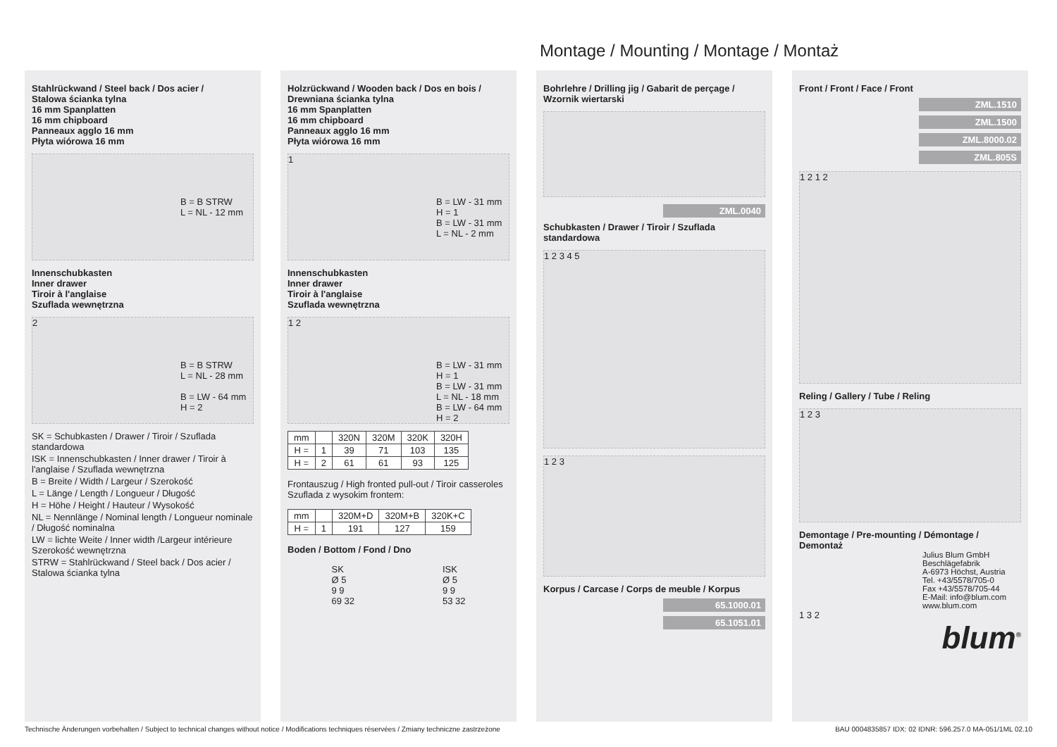Montage / Mounting / Montage / Montaż
Stahlrückwand / Steel back / Dos acier /
Stalowa ścianka tylna
16 mm Spanplatten
16 mm chipboard
Panneaux agglo 16 mm
Płyta wiórowa 16 mm
B = B STRW
L = NL - 12 mm
Innenschubkasten
Inner drawer
Tiroir à l'anglaise
Szuflada wewnętrzna
B = B STRW
L = NL - 28 mm
B = LW - 64 mm
H = 2
2
SK = Schubkasten / Drawer / Tiroir / Szuflada standardowa
ISK = Innenschubkasten / Inner drawer / Tiroir à l'anglaise / Szuflada wewnętrzna
B = Breite / Width / Largeur / Szerokość
L = Länge / Length / Longueur / Długość
H = Höhe / Height / Hauteur / Wysokość
NL = Nennlänge / Nominal length / Longueur nominale / Długość nominalna
LW = lichte Weite / Inner width /Largeur intérieure Szerokość wewnętrzna
STRW = Stahlrückwand / Steel back / Dos acier / Stalowa ścianka tylna
Holzrückwand / Wooden back / Dos en bois /
Drewniana ścianka tylna
16 mm Spanplatten
16 mm chipboard
Panneaux agglo 16 mm
Płyta wiórowa 16 mm
1
B = LW - 31 mm
H = 1
B = LW - 31 mm
L = NL - 2 mm
Innenschubkasten
Inner drawer
Tiroir à l'anglaise
Szuflada wewnętrzna
1 2
B = LW - 31 mm
H = 1
B = LW - 31 mm
L = NL - 18 mm
B = LW - 64 mm
H = 2
| mm | | 320N | 320M | 320K | 320H |
| H = | 1 | 39 | 71 | 103 | 135 |
| H = | 2 | 61 | 61 | 93 | 125 |
Frontauszug / High fronted pull-out / Tiroir casseroles Szuflada z wysokim frontem:
| mm | | 320M+D | 320M+B | 320K+C |
| H = | 1 | 191 | 127 | 159 |
Boden / Bottom / Fond / Dno
SK
Ø 5
9 9
69 32
ISK
Ø 5
9 9
53 32
Bohrlehre / Drilling jig / Gabarit de perçage /
Wzornik wiertarski
ZML.0040
Schubkasten / Drawer / Tiroir / Szuflada standardowa
1 2 3 4 5
1 2 3
Korpus / Carcase / Corps de meuble / Korpus
65.1000.01
65.1051.01
Front / Front / Face / Front
ZML.1510
ZML.1500
ZML.8000.02
ZML.805S
1 2 1 2
Reling / Gallery / Tube / Reling
1 2 3
Demontage / Pre-mounting / Démontage /
Demontaż
Julius Blum GmbH
Beschlägefabrik
A-6973 Höchst, Austria
Tel. +43/5578/705-0
Fax +43/5578/705-44
E-Mail: info@blum.com
www.blum.com
1 3 2
blum<sup>®</sup>
Technische Änderungen vorbehalten / Subject to technical changes without notice / Modifications techniques réservées / Zmiany techniczne zastrzeżone BAU 0004835857 IDX: 02 IDNR: 596.257.0 MA-051/1ML 02.10